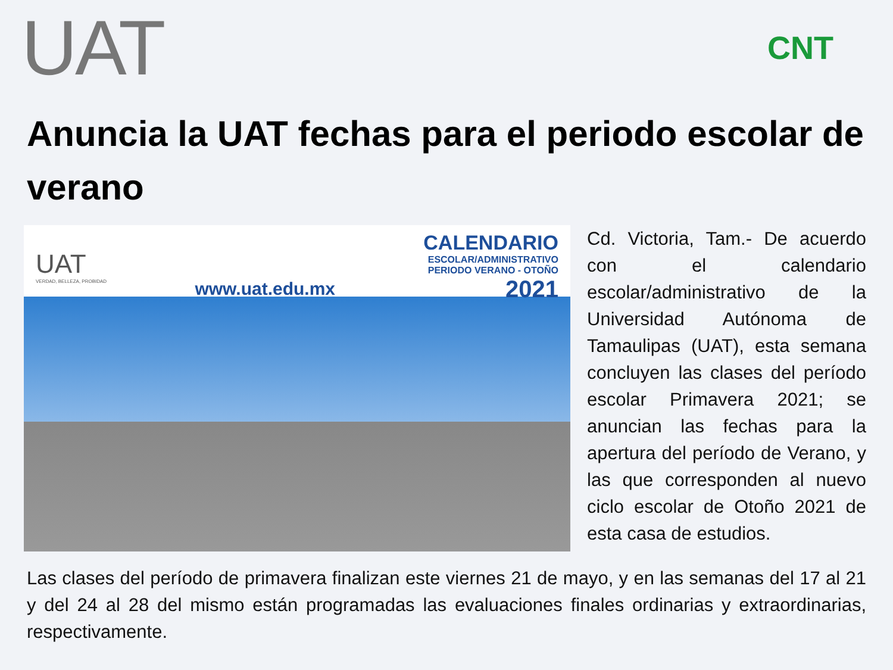UAT
CNT
Anuncia la UAT fechas para el periodo escolar de verano
UAT
VERDAD, BELLEZA, PROBIDAD
www.uat.edu.mx
CALENDARIO
ESCOLAR/ADMINISTRATIVO
PERIODO VERANO - OTOÑO
2021
Cd. Victoria, Tam.- De acuerdo con el calendario escolar/administrativo de la Universidad Autónoma de Tamaulipas (UAT), esta semana concluyen las clases del período escolar Primavera 2021; se anuncian las fechas para la apertura del período de Verano, y las que corresponden al nuevo ciclo escolar de Otoño 2021 de esta casa de estudios.
Las clases del período de primavera finalizan este viernes 21 de mayo, y en las semanas del 17 al 21 y del 24 al 28 del mismo están programadas las evaluaciones finales ordinarias y extraordinarias, respectivamente.